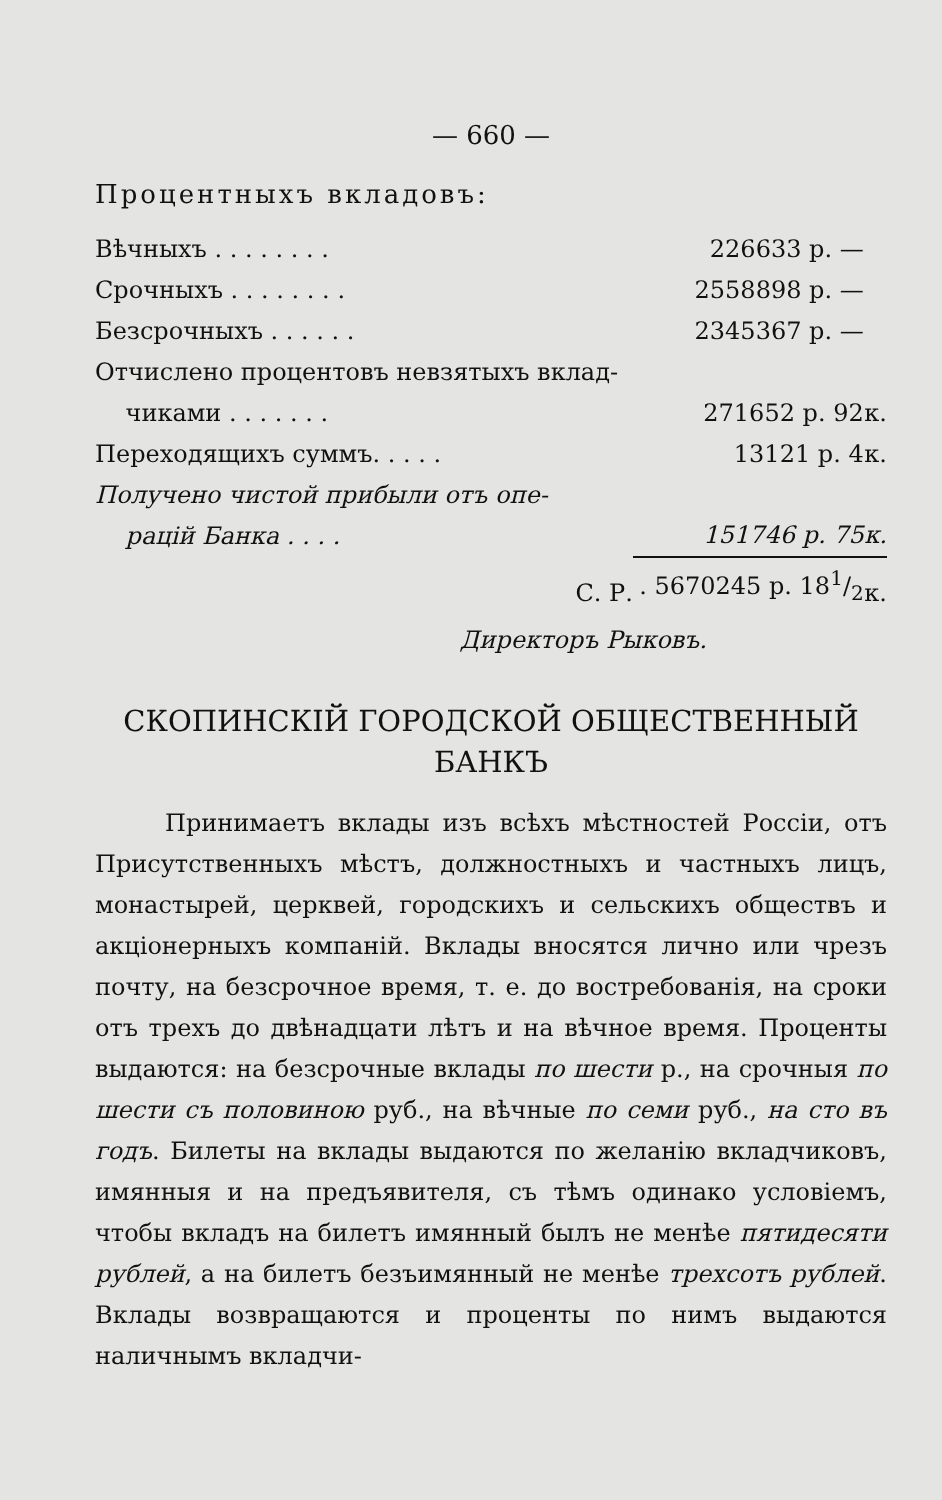— 660 —
Процентныхъ вкладовъ:
| Вѣчныхъ . . . . . . . . | 226633 р. — | |
| Срочныхъ . . . . . . . . | 2558898 р. — | |
| Безсрочныхъ . . . . . . | 2345367 р. — | |
| Отчислено процентовъ невзятыхъ вклад- чиками . . . . . . . | 271652 р. 92 | к. |
| Переходящихъ суммъ. . . . . | 13121 р. 4 | к. |
| Получено чистой прибыли отъ опе- рацій Банка . . . . | 151746 р. 75 | к. |
| С. Р. | . 5670245 р. 181/2 | к. |
Директоръ Рыковъ.
СКОПИНСКІЙ ГОРОДСКОЙ ОБЩЕСТВЕННЫЙ БАНКЪ
Принимаетъ вклады изъ всѣхъ мѣстностей Россіи, отъ Присутственныхъ мѣстъ, должностныхъ и частныхъ лицъ, монастырей, церквей, городскихъ и сельскихъ обществъ и акціонерныхъ компаній. Вклады вносятся лично или чрезъ почту, на безсрочное время, т. е. до востребованія, на сроки отъ трехъ до двѣнадцати лѣтъ и на вѣчное время. Проценты выдаются: на безсрочные вклады по шести р., на срочныя по шести съ половиною руб., на вѣчные по семи руб., на сто въ годъ. Билеты на вклады выдаются по желанію вкладчиковъ, имянныя и на предъявителя, съ тѣмъ одинако условіемъ, чтобы вкладъ на билетъ имянный былъ не менѣе пятидесяти рублей, а на билетъ безъимянный не менѣе трехсотъ рублей. Вклады возвращаются и проценты по нимъ выдаются наличнымъ вкладчи-